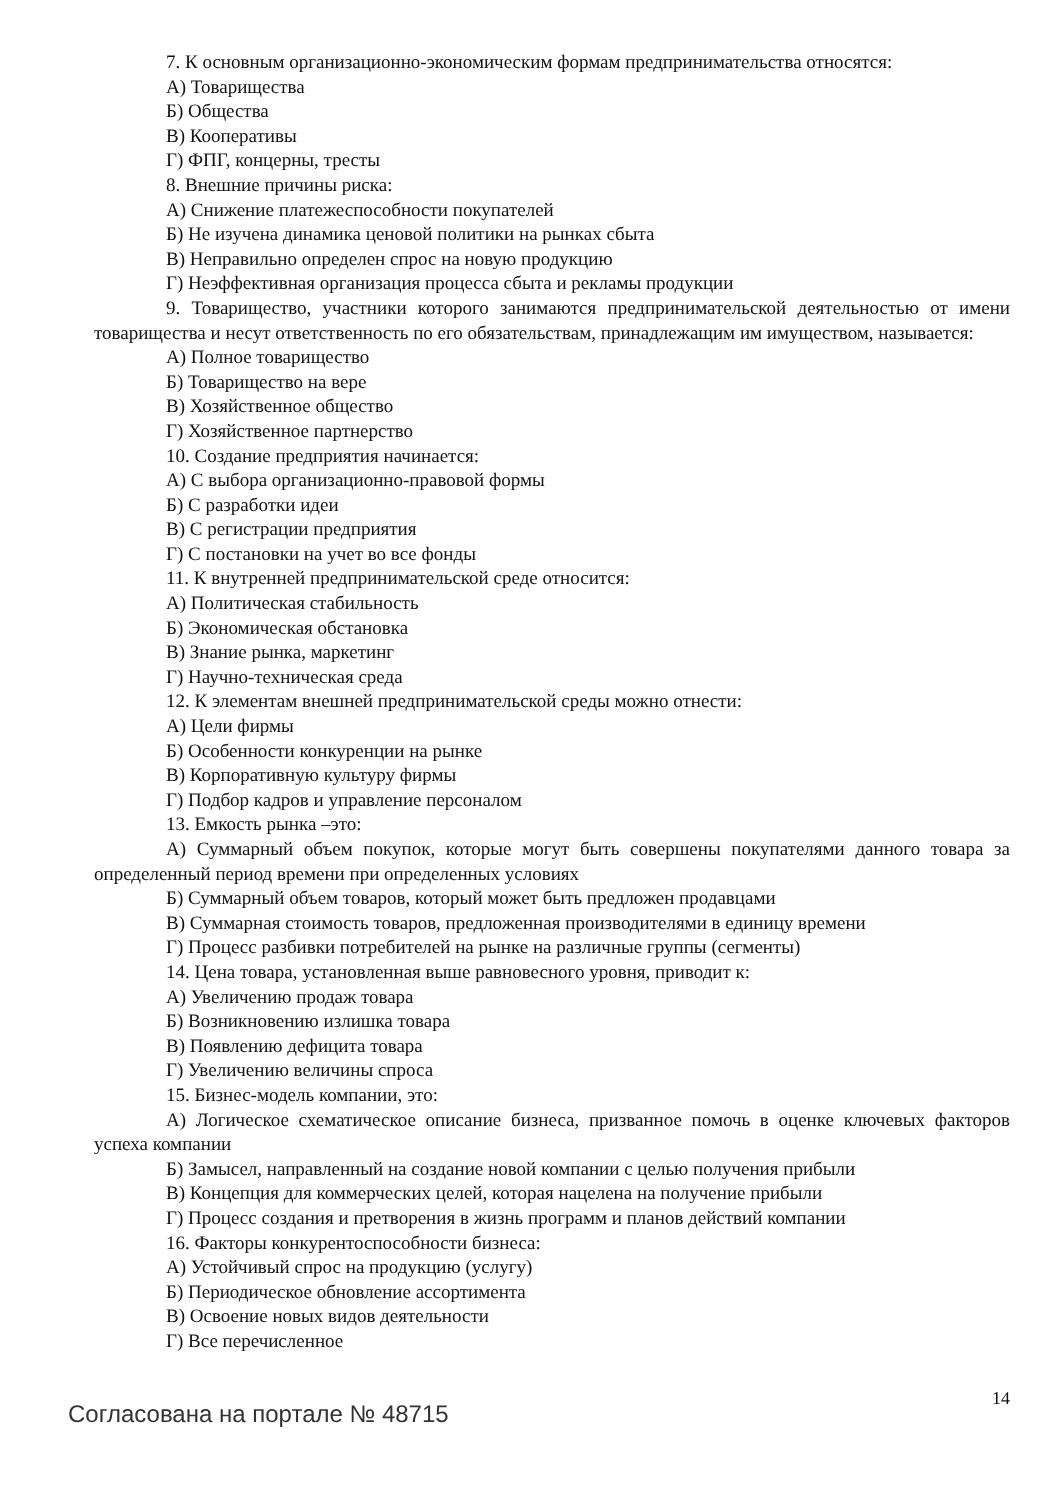7. К основным организационно-экономическим формам предпринимательства относятся:
А) Товарищества
Б) Общества
В) Кооперативы
Г) ФПГ, концерны, тресты
8. Внешние причины риска:
А) Снижение платежеспособности покупателей
Б) Не изучена динамика ценовой политики на рынках сбыта
В) Неправильно определен спрос на новую продукцию
Г) Неэффективная организация процесса сбыта и рекламы продукции
9. Товарищество, участники которого занимаются предпринимательской деятельностью от имени товарищества и несут ответственность по его обязательствам, принадлежащим им имуществом, называется:
А) Полное товарищество
Б) Товарищество на вере
В) Хозяйственное общество
Г) Хозяйственное партнерство
10. Создание предприятия начинается:
А) С выбора организационно-правовой формы
Б) С разработки идеи
В) С регистрации предприятия
Г) С постановки на учет во все фонды
11. К внутренней предпринимательской среде относится:
А) Политическая стабильность
Б) Экономическая обстановка
В) Знание рынка, маркетинг
Г) Научно-техническая среда
12. К элементам внешней предпринимательской среды можно отнести:
А) Цели фирмы
Б) Особенности конкуренции на рынке
В) Корпоративную культуру фирмы
Г) Подбор кадров и управление персоналом
13. Емкость рынка –это:
А) Суммарный объем покупок, которые могут быть совершены покупателями данного товара за определенный период времени при определенных условиях
Б) Суммарный объем товаров, который может быть предложен продавцами
В) Суммарная стоимость товаров, предложенная производителями в единицу времени
Г) Процесс разбивки потребителей на рынке на различные группы (сегменты)
14. Цена товара, установленная выше равновесного уровня, приводит к:
А) Увеличению продаж товара
Б) Возникновению излишка товара
В) Появлению дефицита товара
Г) Увеличению величины спроса
15. Бизнес-модель компании, это:
А) Логическое схематическое описание бизнеса, призванное помочь в оценке ключевых факторов успеха компании
Б) Замысел, направленный на создание новой компании с целью получения прибыли
В) Концепция для коммерческих целей, которая нацелена на получение прибыли
Г) Процесс создания и претворения в жизнь программ и планов действий компании
16. Факторы конкурентоспособности бизнеса:
А) Устойчивый спрос на продукцию (услугу)
Б) Периодическое обновление ассортимента
В) Освоение новых видов деятельности
Г) Все перечисленное
Согласована на портале № 48715 14